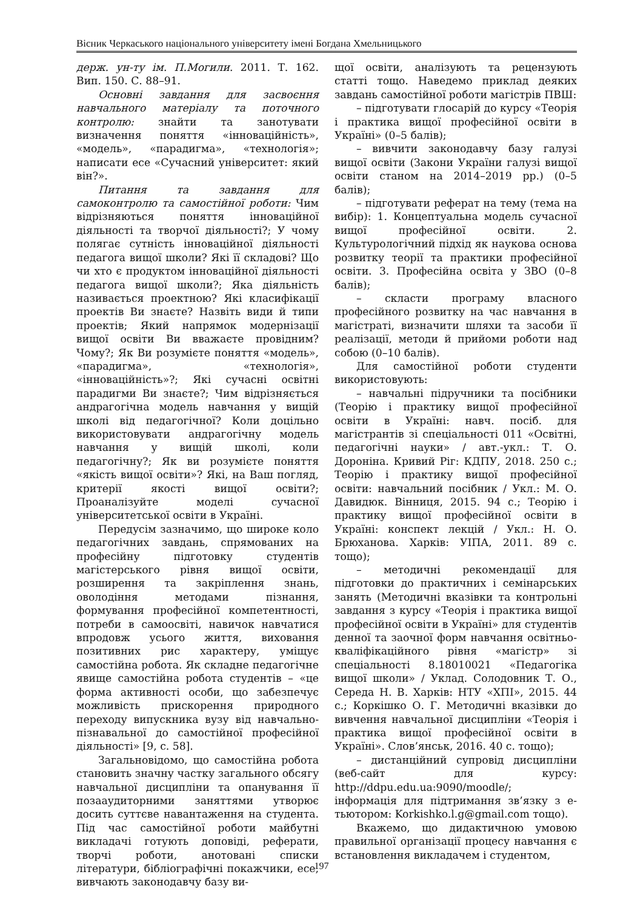Вісник Черкаського національного університету імені Богдана Хмельницького
держ. ун-ту ім. П.Могили. 2011. Т. 162. Вип. 150. С. 88–91.
Основні завдання для засвоєння навчального матеріалу та поточного контролю: знайти та занотувати визначення поняття «інноваційність», «модель», «парадигма», «технологія»; написати есе «Сучасний університет: який він?».
Питання та завдання для самоконтролю та самостійної роботи: Чим відрізняються поняття інноваційної діяльності та творчої діяльності?; У чому полягає сутність інноваційної діяльності педагога вищої школи? Які її складові? Що чи хто є продуктом інноваційної діяльності педагога вищої школи?; Яка діяльність називається проектною? Які класифікації проектів Ви знаєте? Назвіть види й типи проектів; Який напрямок модернізації вищої освіти Ви вважаєте провідним? Чому?; Як Ви розумієте поняття «модель», «парадигма», «технологія», «інноваційність»?; Які сучасні освітні парадигми Ви знаєте?; Чим відрізняється андрагогічна модель навчання у вищій школі від педагогічної? Коли доцільно використовувати андрагогічну модель навчання у вищій школі, коли педагогічну?; Як ви розумієте поняття «якість вищої освіти»? Які, на Ваш погляд, критерії якості вищої освіти?; Проаналізуйте моделі сучасної університетської освіти в Україні.
Передусім зазначимо, що широке коло педагогічних завдань, спрямованих на професійну підготовку студентів магістерського рівня вищої освіти, розширення та закріплення знань, оволодіння методами пізнання, формування професійної компетентності, потреби в самоосвіті, навичок навчатися впродовж усього життя, виховання позитивних рис характеру, уміщує самостійна робота. Як складне педагогічне явище самостійна робота студентів – «це форма активності особи, що забезпечує можливість прискорення природного переходу випускника вузу від навчально-пізнавальної до самостійної професійної діяльності» [9, с. 58].
Загальновідомо, що самостійна робота становить значну частку загального обсягу навчальної дисципліни та опанування її позааудиторними заняттями утворює досить суттєве навантаження на студента. Під час самостійної роботи майбутні викладачі готують доповіді, реферати, творчі роботи, анотовані списки літератури, бібліографічні покажчики, есе, вивчають законодавчу базу ви-
щої освіти, аналізують та рецензують статті тощо. Наведемо приклад деяких завдань самостійної роботи магістрів ПВШ:
– підготувати глосарій до курсу «Теорія і практика вищої професійної освіти в Україні» (0–5 балів);
– вивчити законодавчу базу галузі вищої освіти (Закони України галузі вищої освіти станом на 2014–2019 рр.) (0–5 балів);
– підготувати реферат на тему (тема на вибір): 1. Концептуальна модель сучасної вищої професійної освіти. 2. Культурологічний підхід як наукова основа розвитку теорії та практики професійної освіти. 3. Професійна освіта у ЗВО (0–8 балів);
– скласти програму власного професійного розвитку на час навчання в магістраті, визначити шляхи та засоби її реалізації, методи й прийоми роботи над собою (0–10 балів).
Для самостійної роботи студенти використовують:
– навчальні підручники та посібники (Теорію і практику вищої професійної освіти в Україні: навч. посіб. для магістрантів зі спеціальності 011 «Освітні, педагогічні науки» / авт.-укл.: Т. О. Дороніна. Кривий Ріг: КДПУ, 2018. 250 с.; Теорію і практику вищої професійної освіти: навчальний посібник / Укл.: М. О. Давидюк. Вінниця, 2015. 94 с.; Теорію і практику вищої професійної освіти в Україні: конспект лекцій / Укл.: Н. О. Брюханова. Харків: УІПА, 2011. 89 с. тощо);
– методичні рекомендації для підготовки до практичних і семінарських занять (Методичні вказівки та контрольні завдання з курсу «Теорія і практика вищої професійної освіти в Україні» для студентів денної та заочної форм навчання освітньо-кваліфікаційного рівня «магістр» зі спеціальності 8.18010021 «Педагогіка вищої школи» / Уклад. Солодовник Т. О., Середа Н. В. Харків: НТУ «ХПІ», 2015. 44 с.; Коркішко О. Г. Методичні вказівки до вивчення навчальної дисципліни «Теорія і практика вищої професійної освіти в Україні». Слов’янськ, 2016. 40 с. тощо);
– дистанційний супровід дисципліни (веб-сайт для курсу: http://ddpu.edu.ua:9090/moodle/; інформація для підтримання зв’язку з е-тьютором: Korkishko.l.g@gmail.com тощо).
Вкажемо, що дидактичною умовою правильної організації процесу навчання є встановлення викладачем і студентом,
197